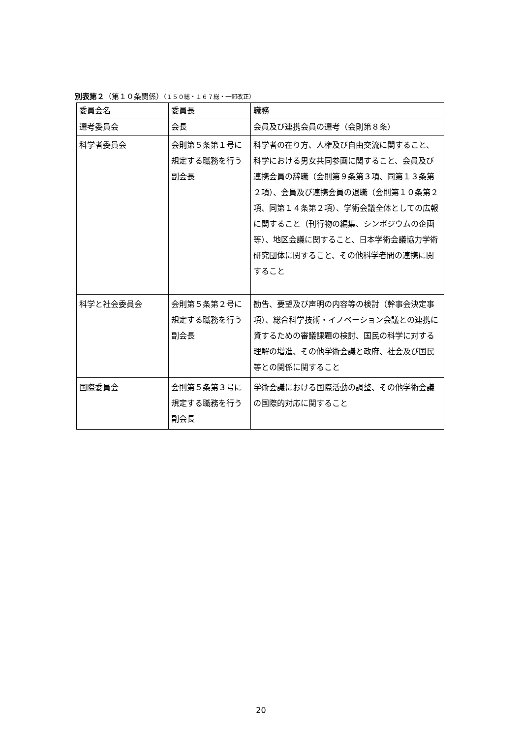別表第２（第１０条関係）（１５０総・１６７総・一部改正）
| 委員会名 | 委員長 | 職務 |
| --- | --- | --- |
| 選考委員会 | 会長 | 会員及び連携会員の選考（会則第８条） |
| 科学者委員会 | 会則第５条第１号に規定する職務を行う副会長 | 科学者の在り方、人権及び自由交流に関すること、科学における男女共同参画に関すること、会員及び連携会員の辞職（会則第９条第３項、同第１３条第２項）、会員及び連携会員の退職（会則第１０条第２項、同第１４条第２項）、学術会議全体としての広報に関すること（刊行物の編集、シンポジウムの企画等）、地区会議に関すること、日本学術会議協力学術研究団体に関すること、その他科学者間の連携に関すること |
| 科学と社会委員会 | 会則第５条第２号に規定する職務を行う副会長 | 勧告、要望及び声明の内容等の検討（幹事会決定事項）、総合科学技術・イノベーション会議との連携に資するための審議課題の検討、国民の科学に対する理解の増進、その他学術会議と政府、社会及び国民等との関係に関すること |
| 国際委員会 | 会則第５条第３号に規定する職務を行う副会長 | 学術会議における国際活動の調整、その他学術会議の国際的対応に関すること |
20